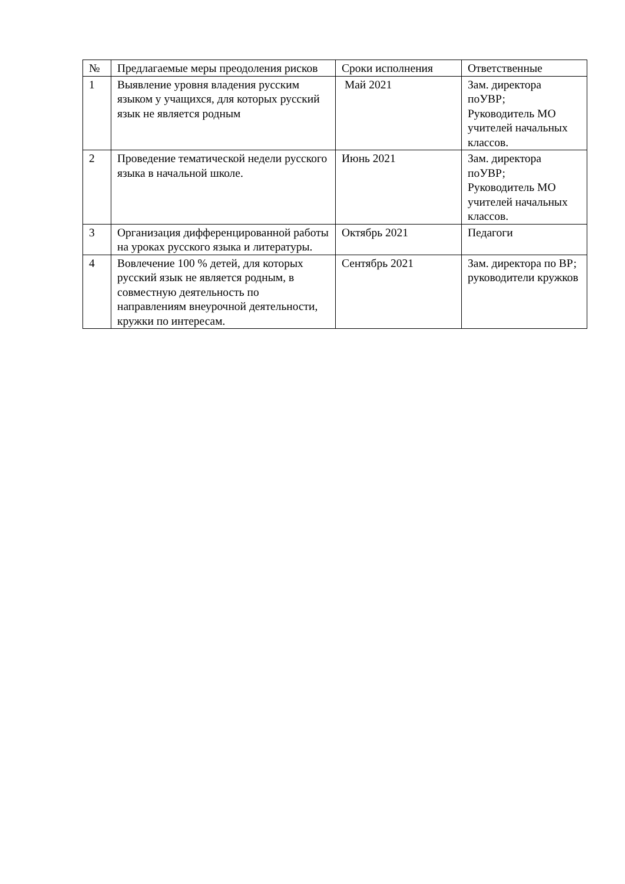| № | Предлагаемые меры преодоления рисков | Сроки исполнения | Ответственные |
| --- | --- | --- | --- |
| 1 | Выявление уровня владения русским языком у учащихся, для которых русский язык не является родным | Май 2021 | Зам. директора поУВР; Руководитель МО учителей начальных классов. |
| 2 | Проведение тематической недели русского языка в начальной школе. | Июнь 2021 | Зам. директора поУВР; Руководитель МО учителей начальных классов. |
| 3 | Организация дифференцированной работы на уроках русского языка и литературы. | Октябрь 2021 | Педагоги |
| 4 | Вовлечение 100 % детей, для которых русский язык не является родным, в совместную деятельность по направлениям внеурочной деятельности, кружки по интересам. | Сентябрь 2021 | Зам. директора по ВР; руководители кружков |